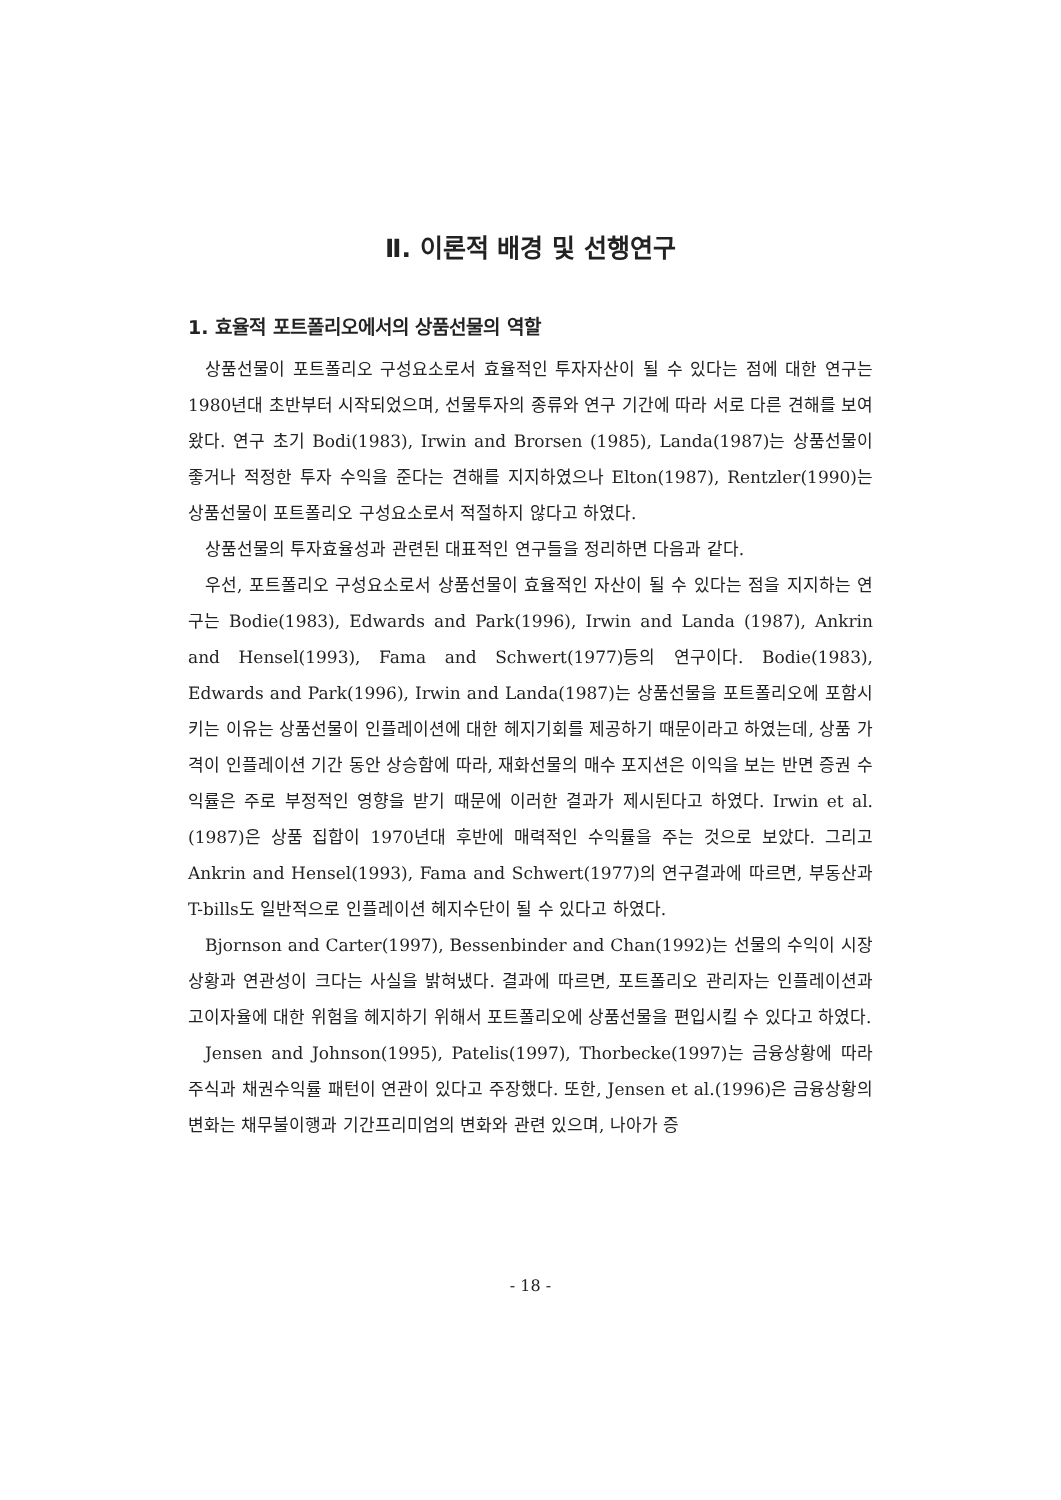Ⅱ. 이론적 배경 및 선행연구
1. 효율적 포트폴리오에서의 상품선물의 역할
상품선물이 포트폴리오 구성요소로서 효율적인 투자자산이 될 수 있다는 점에 대한 연구는 1980년대 초반부터 시작되었으며, 선물투자의 종류와 연구 기간에 따라 서로 다른 견해를 보여왔다. 연구 초기 Bodi(1983), Irwin and Brorsen (1985), Landa(1987)는 상품선물이 좋거나 적정한 투자 수익을 준다는 견해를 지지하였으나 Elton(1987), Rentzler(1990)는 상품선물이 포트폴리오 구성요소로서 적절하지 않다고 하였다.
상품선물의 투자효율성과 관련된 대표적인 연구들을 정리하면 다음과 같다.
우선, 포트폴리오 구성요소로서 상품선물이 효율적인 자산이 될 수 있다는 점을 지지하는 연구는 Bodie(1983), Edwards and Park(1996), Irwin and Landa (1987), Ankrin and Hensel(1993), Fama and Schwert(1977)등의 연구이다. Bodie(1983), Edwards and Park(1996), Irwin and Landa(1987)는 상품선물을 포트폴리오에 포함시키는 이유는 상품선물이 인플레이션에 대한 헤지기회를 제공하기 때문이라고 하였는데, 상품 가격이 인플레이션 기간 동안 상승함에 따라, 재화선물의 매수 포지션은 이익을 보는 반면 증권 수익률은 주로 부정적인 영향을 받기 때문에 이러한 결과가 제시된다고 하였다. Irwin et al.(1987)은 상품 집합이 1970년대 후반에 매력적인 수익률을 주는 것으로 보았다. 그리고 Ankrin and Hensel(1993), Fama and Schwert(1977)의 연구결과에 따르면, 부동산과 T-bills도 일반적으로 인플레이션 헤지수단이 될 수 있다고 하였다.
Bjornson and Carter(1997), Bessenbinder and Chan(1992)는 선물의 수익이 시장 상황과 연관성이 크다는 사실을 밝혀냈다. 결과에 따르면, 포트폴리오 관리자는 인플레이션과 고이자율에 대한 위험을 헤지하기 위해서 포트폴리오에 상품선물을 편입시킬 수 있다고 하였다.
Jensen and Johnson(1995), Patelis(1997), Thorbecke(1997)는 금융상황에 따라 주식과 채권수익률 패턴이 연관이 있다고 주장했다. 또한, Jensen et al.(1996)은 금융상황의 변화는 채무불이행과 기간프리미엄의 변화와 관련 있으며, 나아가 증
- 18 -